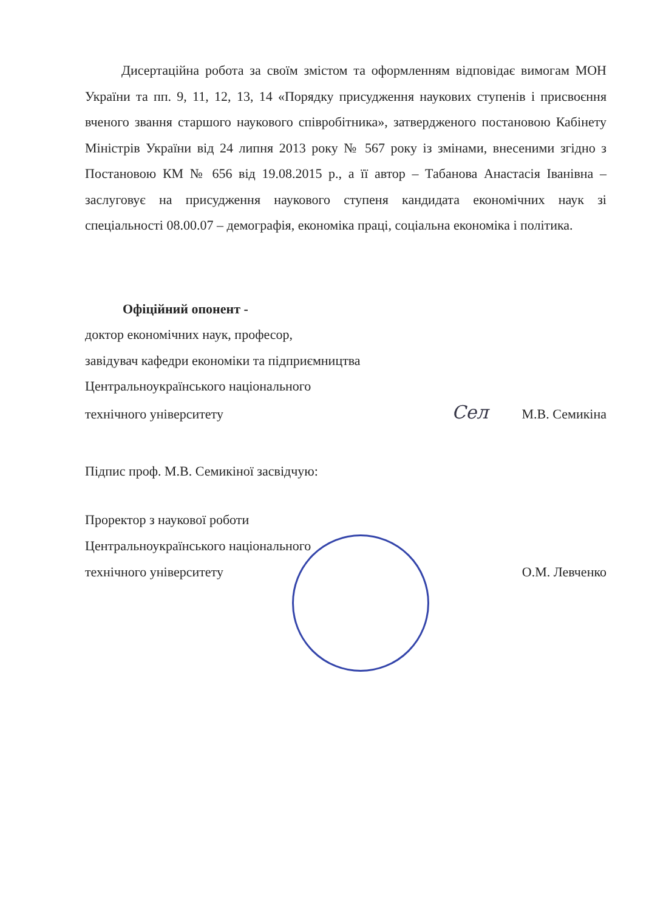Дисертаційна робота за своїм змістом та оформленням відповідає вимогам МОН України та пп. 9, 11, 12, 13, 14 «Порядку присудження наукових ступенів і присвоєння вченого звання старшого наукового співробітника», затвердженого постановою Кабінету Міністрів України від 24 липня 2013 року № 567 року із змінами, внесеними згідно з Постановою КМ № 656 від 19.08.2015 р., а її автор – Табанова Анастасія Іванівна – заслуговує на присудження наукового ступеня кандидата економічних наук зі спеціальності 08.00.07 – демографія, економіка праці, соціальна економіка і політика.
Офіційний опонент -
доктор економічних наук, професор,
завідувач кафедри економіки та підприємництва
Центральноукраїнського національного
технічного університету Сел М.В. Семикіна
Підпис проф. М.В. Семикіної засвідчую:
Проректор з наукової роботи
Центральноукраїнського національного
технічного університету О.М. Левченко